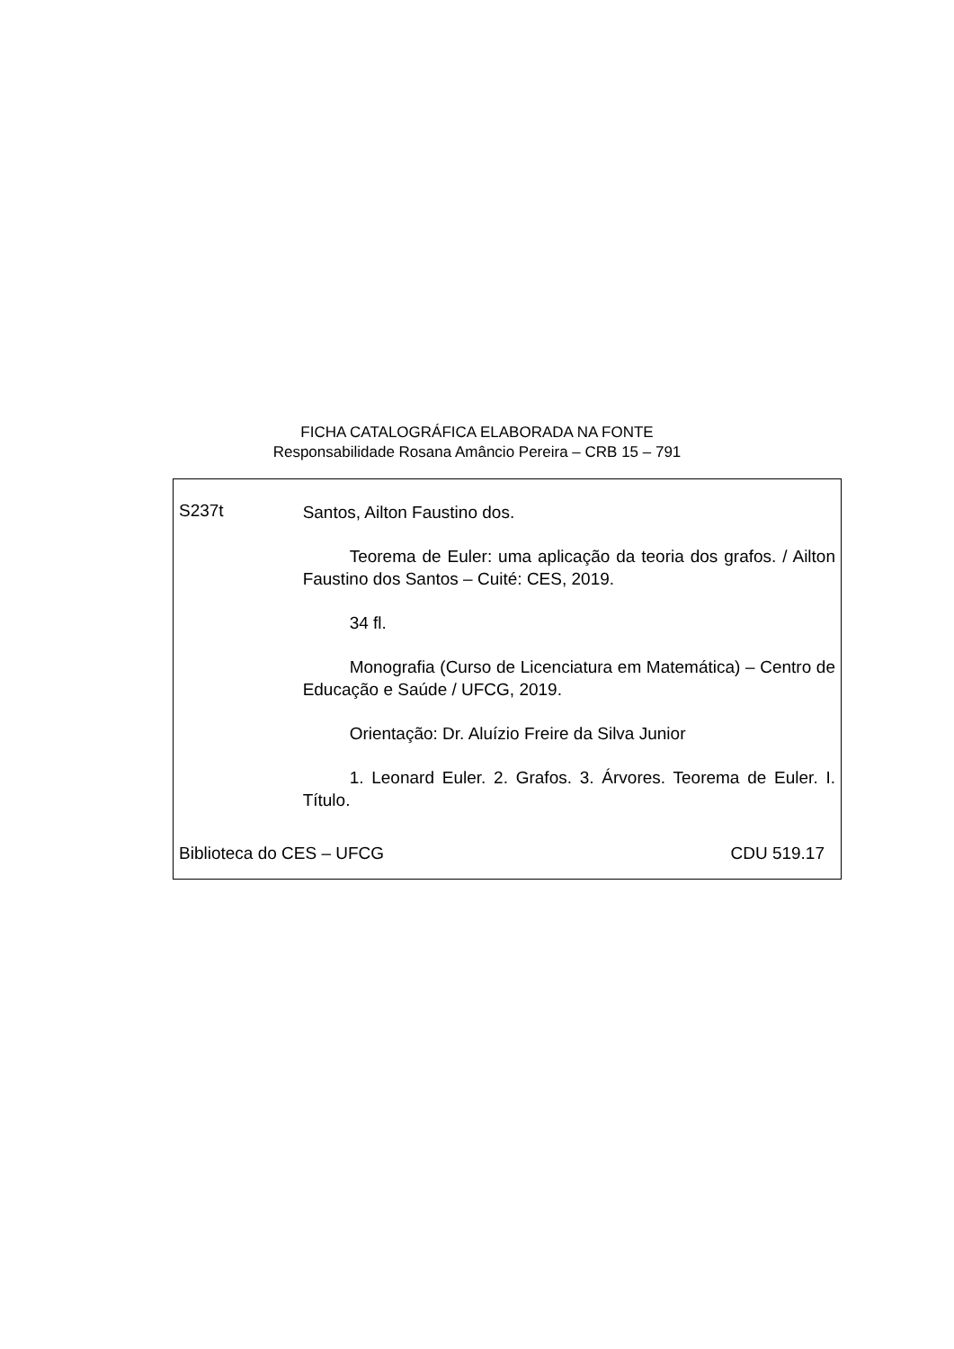FICHA CATALOGRÁFICA ELABORADA NA FONTE
Responsabilidade Rosana Amâncio Pereira – CRB 15 – 791
S237t
Santos, Ailton Faustino dos.
Teorema de Euler: uma aplicação da teoria dos grafos. / Ailton Faustino dos Santos – Cuité: CES, 2019.
34 fl.
Monografia (Curso de Licenciatura em Matemática) – Centro de Educação e Saúde / UFCG, 2019.
Orientação: Dr. Aluízio Freire da Silva Junior
1. Leonard Euler. 2. Grafos. 3. Árvores. Teorema de Euler. I. Título.
Biblioteca do CES – UFCG CDU 519.17